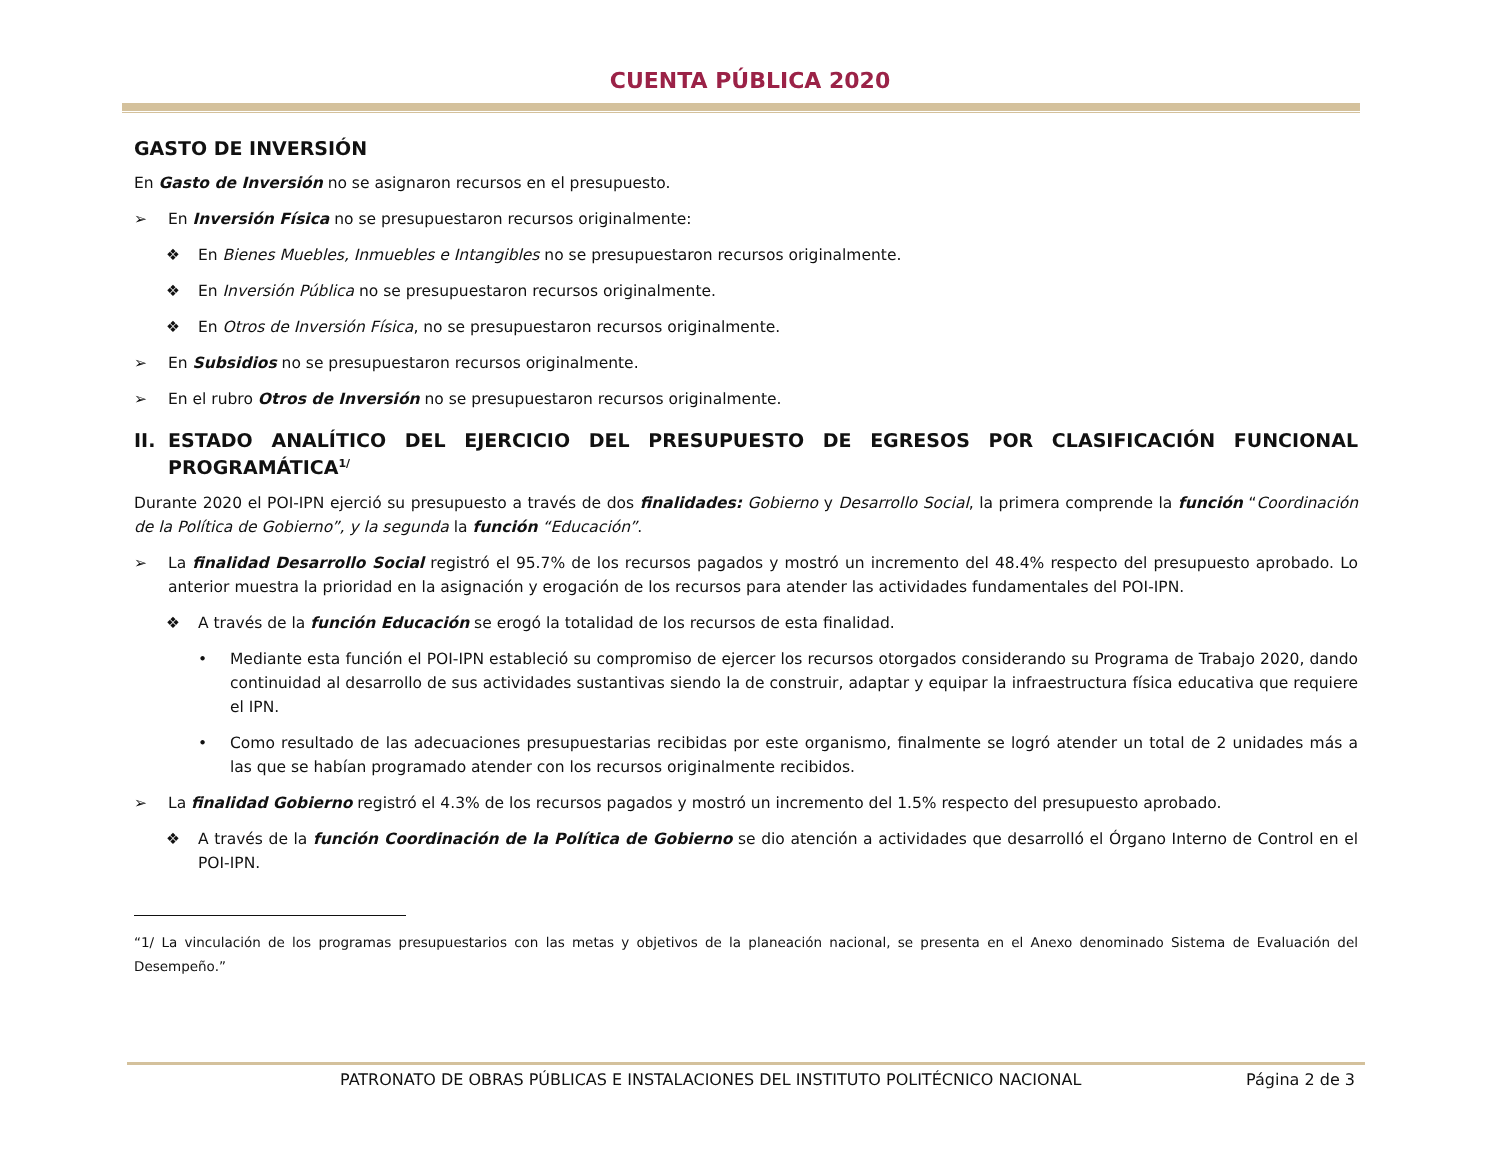CUENTA PÚBLICA 2020
GASTO DE INVERSIÓN
En Gasto de Inversión no se asignaron recursos en el presupuesto.
➢ En Inversión Física no se presupuestaron recursos originalmente:
❖ En Bienes Muebles, Inmuebles e Intangibles no se presupuestaron recursos originalmente.
❖ En Inversión Pública no se presupuestaron recursos originalmente.
❖ En Otros de Inversión Física, no se presupuestaron recursos originalmente.
➢ En Subsidios no se presupuestaron recursos originalmente.
➢ En el rubro Otros de Inversión no se presupuestaron recursos originalmente.
II. ESTADO ANALÍTICO DEL EJERCICIO DEL PRESUPUESTO DE EGRESOS POR CLASIFICACIÓN FUNCIONAL PROGRAMÁTICA<sup>1/</sup>
Durante 2020 el POI-IPN ejerció su presupuesto a través de dos finalidades: Gobierno y Desarrollo Social, la primera comprende la función “Coordinación de la Política de Gobierno”, y la segunda la función “Educación”.
➢ La finalidad Desarrollo Social registró el 95.7% de los recursos pagados y mostró un incremento del 48.4% respecto del presupuesto aprobado. Lo anterior muestra la prioridad en la asignación y erogación de los recursos para atender las actividades fundamentales del POI-IPN.
❖ A través de la función Educación se erogó la totalidad de los recursos de esta finalidad.
• Mediante esta función el POI-IPN estableció su compromiso de ejercer los recursos otorgados considerando su Programa de Trabajo 2020, dando continuidad al desarrollo de sus actividades sustantivas siendo la de construir, adaptar y equipar la infraestructura física educativa que requiere el IPN.
• Como resultado de las adecuaciones presupuestarias recibidas por este organismo, finalmente se logró atender un total de 2 unidades más a las que se habían programado atender con los recursos originalmente recibidos.
➢ La finalidad Gobierno registró el 4.3% de los recursos pagados y mostró un incremento del 1.5% respecto del presupuesto aprobado.
❖ A través de la función Coordinación de la Política de Gobierno se dio atención a actividades que desarrolló el Órgano Interno de Control en el POI-IPN.
“1/ La vinculación de los programas presupuestarios con las metas y objetivos de la planeación nacional, se presenta en el Anexo denominado Sistema de Evaluación del Desempeño.”
PATRONATO DE OBRAS PÚBLICAS E INSTALACIONES DEL INSTITUTO POLITÉCNICO NACIONAL Página 2 de 3